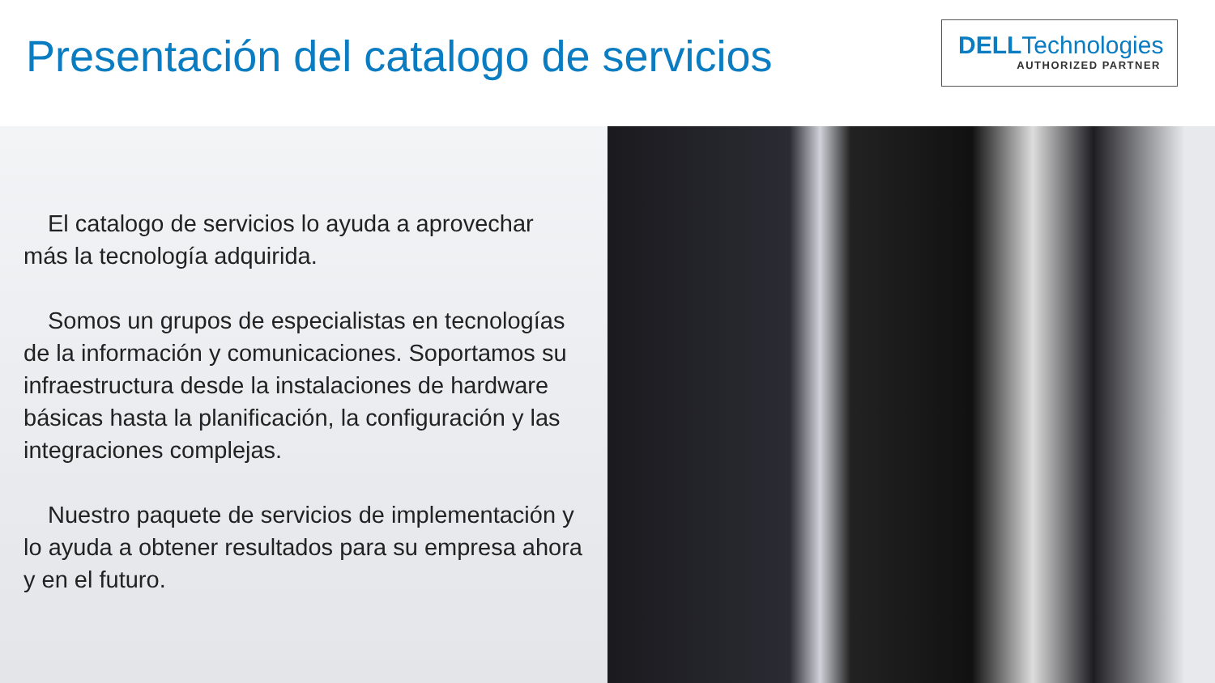Presentación del catalogo de servicios
DELLTechnologies
AUTHORIZED PARTNER
El catalogo de servicios lo ayuda a aprovechar más la tecnología adquirida.
Somos un grupos de especialistas en tecnologías de la información y comunicaciones. Soportamos su infraestructura desde la instalaciones de hardware básicas hasta la planificación, la configuración y las integraciones complejas.
Nuestro paquete de servicios de implementación y lo ayuda a obtener resultados para su empresa ahora y en el futuro.